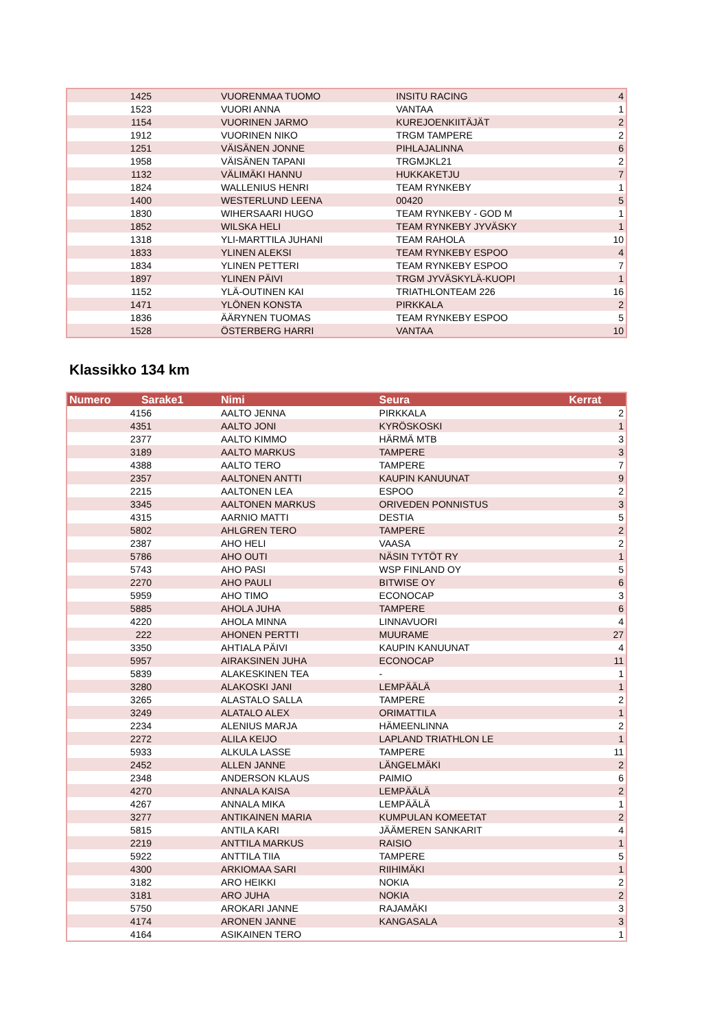| 1425 | VUORENMAA TUOMO | INSITU RACING | 4 |
| 1523 | VUORI ANNA | VANTAA | 1 |
| 1154 | VUORINEN JARMO | KUREJOENKIITÄJÄT | 2 |
| 1912 | VUORINEN NIKO | TRGM TAMPERE | 2 |
| 1251 | VÄISÄNEN JONNE | PIHLAJALINNA | 6 |
| 1958 | VÄISÄNEN TAPANI | TRGMJKL21 | 2 |
| 1132 | VÄLIMÄKI HANNU | HUKKAKETJU | 7 |
| 1824 | WALLENIUS HENRI | TEAM RYNKEBY | 1 |
| 1400 | WESTERLUND LEENA | 00420 | 5 |
| 1830 | WIHERSAARI HUGO | TEAM RYNKEBY - GOD M | 1 |
| 1852 | WILSKA HELI | TEAM RYNKEBY JYVÄSKY | 1 |
| 1318 | YLI-MARTTILA JUHANI | TEAM RAHOLA | 10 |
| 1833 | YLINEN ALEKSI | TEAM RYNKEBY ESPOO | 4 |
| 1834 | YLINEN PETTERI | TEAM RYNKEBY ESPOO | 7 |
| 1897 | YLINEN PÄIVI | TRGM JYVÄSKYLÄ-KUOPI | 1 |
| 1152 | YLÄ-OUTINEN KAI | TRIATHLONTEAM 226 | 16 |
| 1471 | YLÖNEN KONSTA | PIRKKALA | 2 |
| 1836 | ÄÄRYNEN TUOMAS | TEAM RYNKEBY ESPOO | 5 |
| 1528 | ÖSTERBERG HARRI | VANTAA | 10 |
Klassikko 134 km
| Numero Sarake1 | Nimi | Seura | Kerrat |
| --- | --- | --- | --- |
| 4156 | AALTO JENNA | PIRKKALA | 2 |
| 4351 | AALTO JONI | KYRÖSKOSKI | 1 |
| 2377 | AALTO KIMMO | HÄRMÄ MTB | 3 |
| 3189 | AALTO MARKUS | TAMPERE | 3 |
| 4388 | AALTO TERO | TAMPERE | 7 |
| 2357 | AALTONEN ANTTI | KAUPIN KANUUNAT | 9 |
| 2215 | AALTONEN LEA | ESPOO | 2 |
| 3345 | AALTONEN MARKUS | ORIVEDEN PONNISTUS | 3 |
| 4315 | AARNIO MATTI | DESTIA | 5 |
| 5802 | AHLGREN TERO | TAMPERE | 2 |
| 2387 | AHO HELI | VAASA | 2 |
| 5786 | AHO OUTI | NÄSIN TYTÖT RY | 1 |
| 5743 | AHO PASI | WSP FINLAND OY | 5 |
| 2270 | AHO PAULI | BITWISE OY | 6 |
| 5959 | AHO TIMO | ECONOCAP | 3 |
| 5885 | AHOLA JUHA | TAMPERE | 6 |
| 4220 | AHOLA MINNA | LINNAVUORI | 4 |
| 222 | AHONEN PERTTI | MUURAME | 27 |
| 3350 | AHTIALA PÄIVI | KAUPIN KANUUNAT | 4 |
| 5957 | AIRAKSINEN JUHA | ECONOCAP | 11 |
| 5839 | ALAKESKINEN TEA | - | 1 |
| 3280 | ALAKOSKI JANI | LEMPÄÄLÄ | 1 |
| 3265 | ALASTALO SALLA | TAMPERE | 2 |
| 3249 | ALATALO ALEX | ORIMATTILA | 1 |
| 2234 | ALENIUS MARJA | HÄMEENLINNA | 2 |
| 2272 | ALILA KEIJO | LAPLAND TRIATHLON LE | 1 |
| 5933 | ALKULA LASSE | TAMPERE | 11 |
| 2452 | ALLEN JANNE | LÄNGELMÄKI | 2 |
| 2348 | ANDERSON KLAUS | PAIMIO | 6 |
| 4270 | ANNALA KAISA | LEMPÄÄLÄ | 2 |
| 4267 | ANNALA MIKA | LEMPÄÄLÄ | 1 |
| 3277 | ANTIKAINEN MARIA | KUMPULAN KOMEETAT | 2 |
| 5815 | ANTILA KARI | JÄÄMEREN SANKARIT | 4 |
| 2219 | ANTTILA MARKUS | RAISIO | 1 |
| 5922 | ANTTILA TIIA | TAMPERE | 5 |
| 4300 | ARKIOMAA SARI | RIIHIMÄKI | 1 |
| 3182 | ARO HEIKKI | NOKIA | 2 |
| 3181 | ARO JUHA | NOKIA | 2 |
| 5750 | AROKARI JANNE | RAJAMÄKI | 3 |
| 4174 | ARONEN JANNE | KANGASALA | 3 |
| 4164 | ASIKAINEN TERO | | 1 |